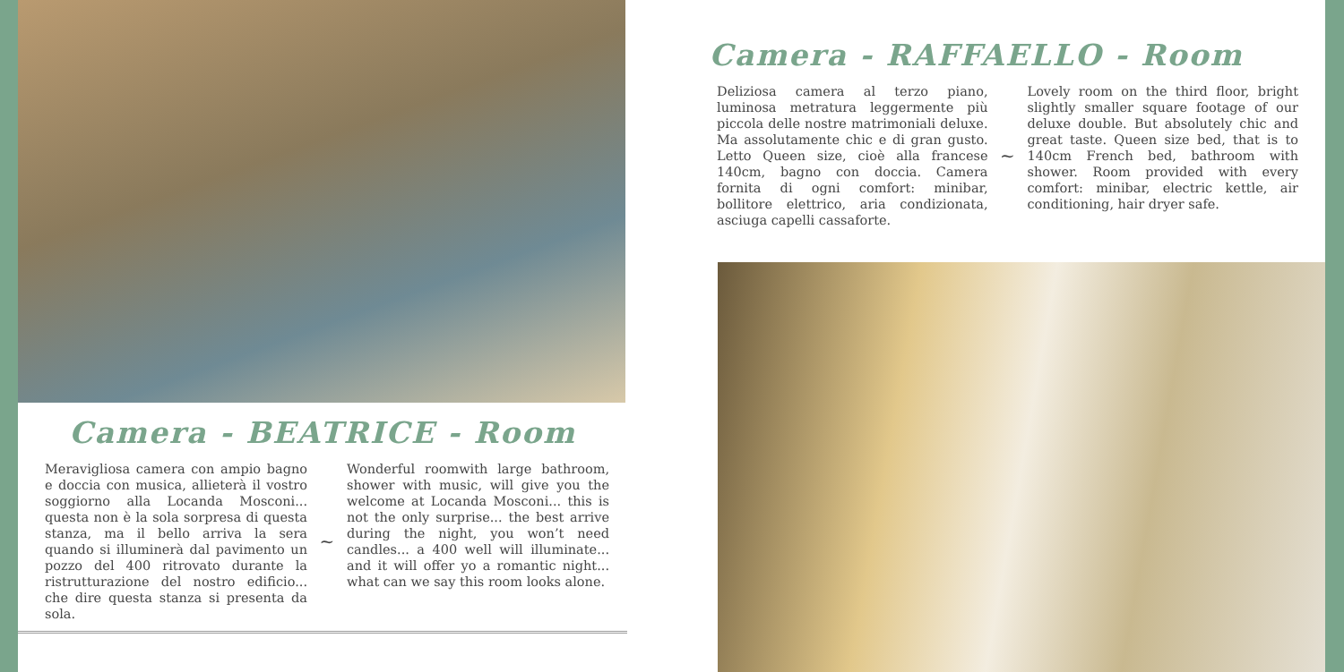Camera - BEATRICE - Room
Meravigliosa camera con ampio bagno e doccia con musica, allieterà il vostro soggiorno alla Locanda Mosconi... questa non è la sola sorpresa di questa stanza, ma il bello arriva la sera quando si illuminerà dal pavimento un pozzo del 400 ritrovato durante la ristrutturazione del nostro edificio... che dire questa stanza si presenta da sola.
~
Wonderful roomwith large bathroom, shower with music, will give you the welcome at Locanda Mosconi... this is not the only surprise... the best arrive during the night, you won’t need candles... a 400 well will illuminate... and it will offer yo a romantic night... what can we say this room looks alone.
Camera - RAFFAELLO - Room
Deliziosa camera al terzo piano, luminosa metratura leggermente più piccola delle nostre matrimoniali deluxe. Ma assolutamente chic e di gran gusto. Letto Queen size, cioè alla francese 140cm, bagno con doccia. Camera fornita di ogni comfort: minibar, bollitore elettrico, aria condizionata, asciuga capelli cassaforte.
~
Lovely room on the third floor, bright slightly smaller square footage of our deluxe double. But absolutely chic and great taste. Queen size bed, that is to 140cm French bed, bathroom with shower. Room provided with every comfort: minibar, electric kettle, air conditioning, hair dryer safe.